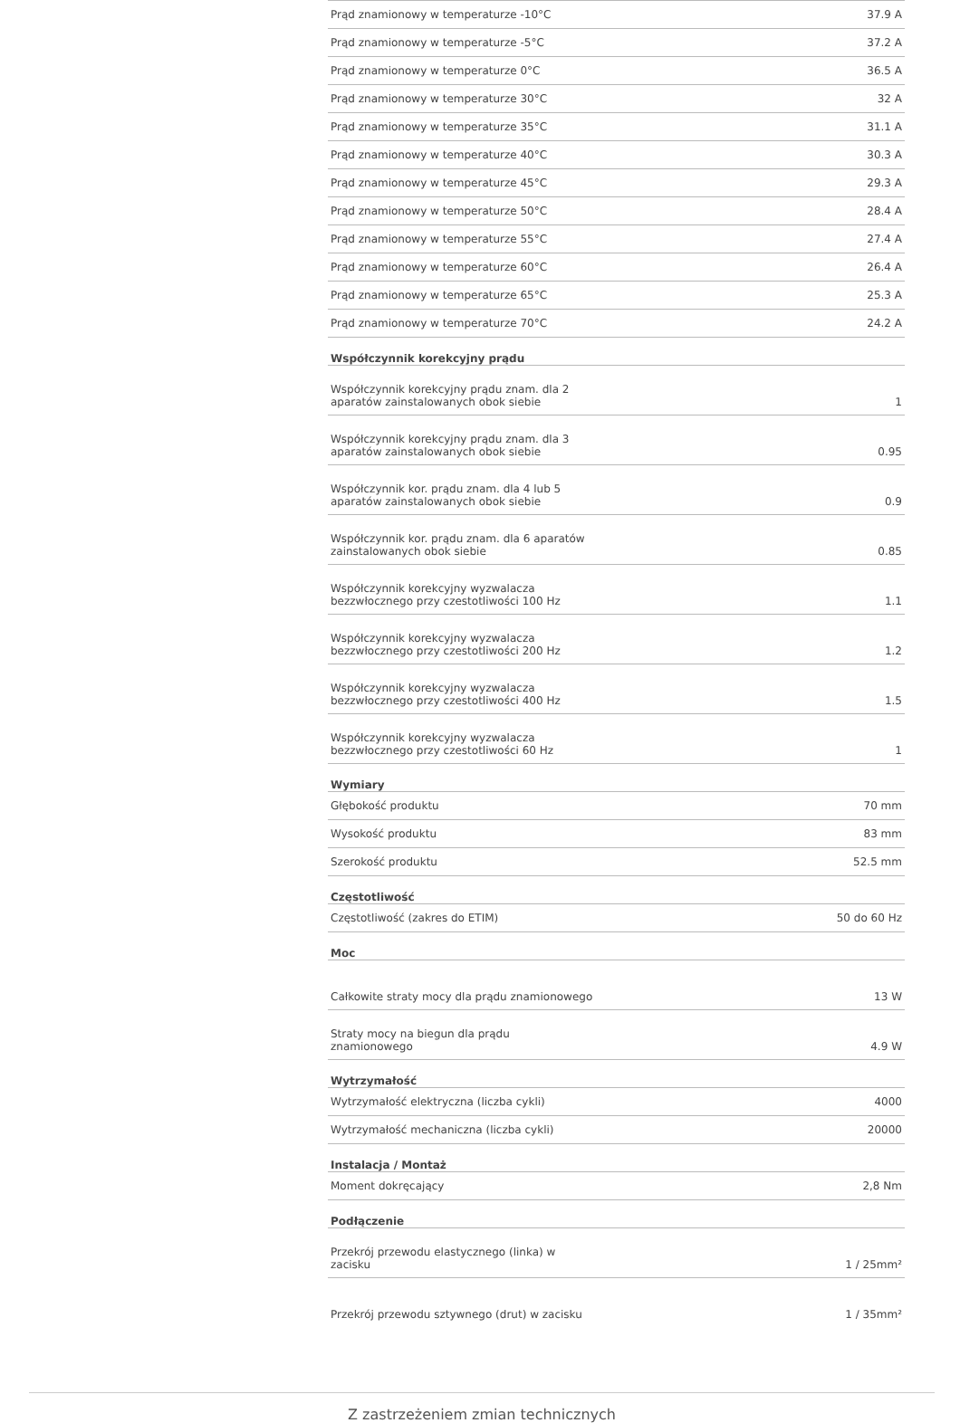| Prąd znamionowy w temperaturze -10°C | 37.9 A |
| Prąd znamionowy w temperaturze -5°C | 37.2 A |
| Prąd znamionowy w temperaturze 0°C | 36.5 A |
| Prąd znamionowy w temperaturze 30°C | 32 A |
| Prąd znamionowy w temperaturze 35°C | 31.1 A |
| Prąd znamionowy w temperaturze 40°C | 30.3 A |
| Prąd znamionowy w temperaturze 45°C | 29.3 A |
| Prąd znamionowy w temperaturze 50°C | 28.4 A |
| Prąd znamionowy w temperaturze 55°C | 27.4 A |
| Prąd znamionowy w temperaturze 60°C | 26.4 A |
| Prąd znamionowy w temperaturze 65°C | 25.3 A |
| Prąd znamionowy w temperaturze 70°C | 24.2 A |
| Współczynnik korekcyjny prądu | |
| Współczynnik korekcyjny prądu znam. dla 2 aparatów zainstalowanych obok siebie | 1 |
| Współczynnik korekcyjny prądu znam. dla 3 aparatów zainstalowanych obok siebie | 0.95 |
| Współczynnik kor. prądu znam. dla 4 lub 5 aparatów zainstalowanych obok siebie | 0.9 |
| Współczynnik kor. prądu znam. dla 6 aparatów zainstalowanych obok siebie | 0.85 |
| Współczynnik korekcyjny wyzwalacza bezzwłocznego przy czestotliwości 100 Hz | 1.1 |
| Współczynnik korekcyjny wyzwalacza bezzwłocznego przy czestotliwości 200 Hz | 1.2 |
| Współczynnik korekcyjny wyzwalacza bezzwłocznego przy czestotliwości 400 Hz | 1.5 |
| Współczynnik korekcyjny wyzwalacza bezzwłocznego przy czestotliwości 60 Hz | 1 |
| Wymiary | |
| Głębokość produktu | 70 mm |
| Wysokość produktu | 83 mm |
| Szerokość produktu | 52.5 mm |
| Częstotliwość | |
| Częstotliwość (zakres do ETIM) | 50 do 60 Hz |
| Moc | |
| Całkowite straty mocy dla prądu znamionowego | 13 W |
| Straty mocy na biegun dla prądu znamionowego | 4.9 W |
| Wytrzymałość | |
| Wytrzymałość elektryczna (liczba cykli) | 4000 |
| Wytrzymałość mechaniczna (liczba cykli) | 20000 |
| Instalacja / Montaż | |
| Moment dokręcający | 2,8 Nm |
| Podłączenie | |
| Przekrój przewodu elastycznego (linka) w zacisku | 1 / 25mm² |
| Przekrój przewodu sztywnego (drut) w zacisku | 1 / 35mm² |
Z zastrzeżeniem zmian technicznych